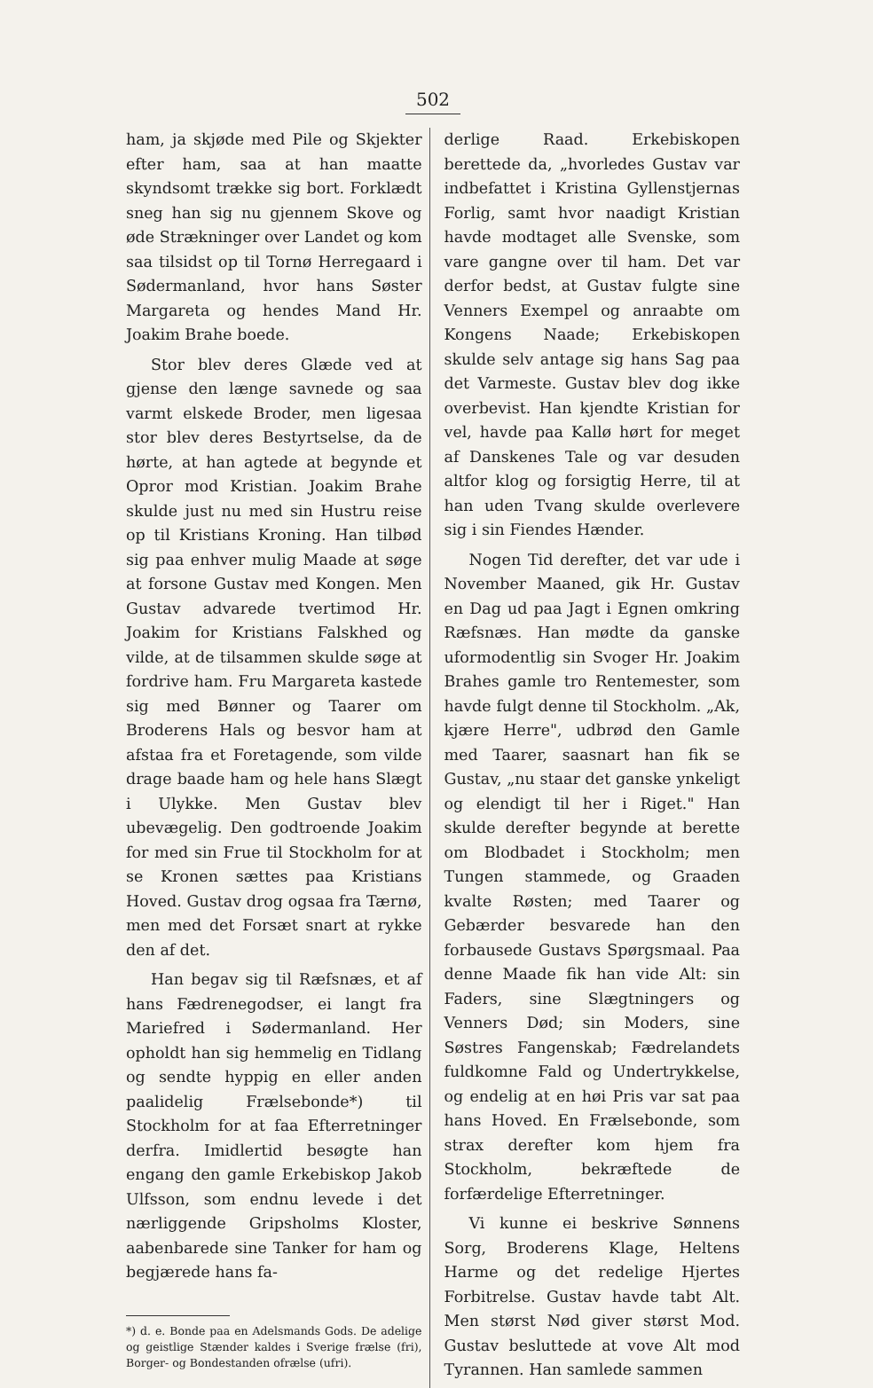502
ham, ja skjøde med Pile og Skjekter efter ham, saa at han maatte skyndsomt trække sig bort. Forklædt sneg han sig nu gjennem Skove og øde Strækninger over Landet og kom saa tilsidst op til Tornø Herregaard i Sødermanland, hvor hans Søster Margareta og hendes Mand Hr. Joakim Brahe boede.
Stor blev deres Glæde ved at gjense den længe savnede og saa varmt elskede Broder, men ligesaa stor blev deres Bestyrtselse, da de hørte, at han agtede at begynde et Opror mod Kristian. Joakim Brahe skulde just nu med sin Hustru reise op til Kristians Kroning. Han tilbød sig paa enhver mulig Maade at søge at forsone Gustav med Kongen. Men Gustav advarede tvertimod Hr. Joakim for Kristians Falskhed og vilde, at de tilsammen skulde søge at fordrive ham. Fru Margareta kastede sig med Bønner og Taarer om Broderens Hals og besvor ham at afstaa fra et Foretagende, som vilde drage baade ham og hele hans Slægt i Ulykke. Men Gustav blev ubevægelig. Den godtroende Joakim for med sin Frue til Stockholm for at se Kronen sættes paa Kristians Hoved. Gustav drog ogsaa fra Tærnø, men med det Forsæt snart at rykke den af det.
Han begav sig til Ræfsnæs, et af hans Fædrenegodser, ei langt fra Mariefred i Sødermanland. Her opholdt han sig hemmelig en Tidlang og sendte hyppig en eller anden paalidelig Frælsebonde*) til Stockholm for at faa Efterretninger derfra. Imidlertid besøgte han engang den gamle Erkebiskop Jakob Ulfsson, som endnu levede i det nærliggende Gripsholms Kloster, aabenbarede sine Tanker for ham og begjærede hans fa-
*) d. e. Bonde paa en Adelsmands Gods. De adelige og geistlige Stænder kaldes i Sverige frælse (fri), Borger- og Bondestanden ofrælse (ufri).
derlige Raad. Erkebiskopen berettede da, „hvorledes Gustav var indbefattet i Kristina Gyllenstjernas Forlig, samt hvor naadigt Kristian havde modtaget alle Svenske, som vare gangne over til ham. Det var derfor bedst, at Gustav fulgte sine Venners Exempel og anraabte om Kongens Naade; Erkebiskopen skulde selv antage sig hans Sag paa det Varmeste. Gustav blev dog ikke overbevist. Han kjendte Kristian for vel, havde paa Kallø hørt for meget af Danskenes Tale og var desuden altfor klog og forsigtig Herre, til at han uden Tvang skulde overlevere sig i sin Fiendes Hænder.
Nogen Tid derefter, det var ude i November Maaned, gik Hr. Gustav en Dag ud paa Jagt i Egnen omkring Ræfsnæs. Han mødte da ganske uformodentlig sin Svoger Hr. Joakim Brahes gamle tro Rentemester, som havde fulgt denne til Stockholm. „Ak, kjære Herre", udbrød den Gamle med Taarer, saasnart han fik se Gustav, „nu staar det ganske ynkeligt og elendigt til her i Riget." Han skulde derefter begynde at berette om Blodbadet i Stockholm; men Tungen stammede, og Graaden kvalte Røsten; med Taarer og Gebærder besvarede han den forbausede Gustavs Spørgsmaal. Paa denne Maade fik han vide Alt: sin Faders, sine Slægtningers og Venners Død; sin Moders, sine Søstres Fangenskab; Fædrelandets fuldkomne Fald og Undertrykkelse, og endelig at en høi Pris var sat paa hans Hoved. En Frælsebonde, som strax derefter kom hjem fra Stockholm, bekræftede de forfærdelige Efterretninger.
Vi kunne ei beskrive Sønnens Sorg, Broderens Klage, Heltens Harme og det redelige Hjertes Forbitrelse. Gustav havde tabt Alt. Men størst Nød giver størst Mod. Gustav besluttede at vove Alt mod Tyrannen. Han samlede sammen